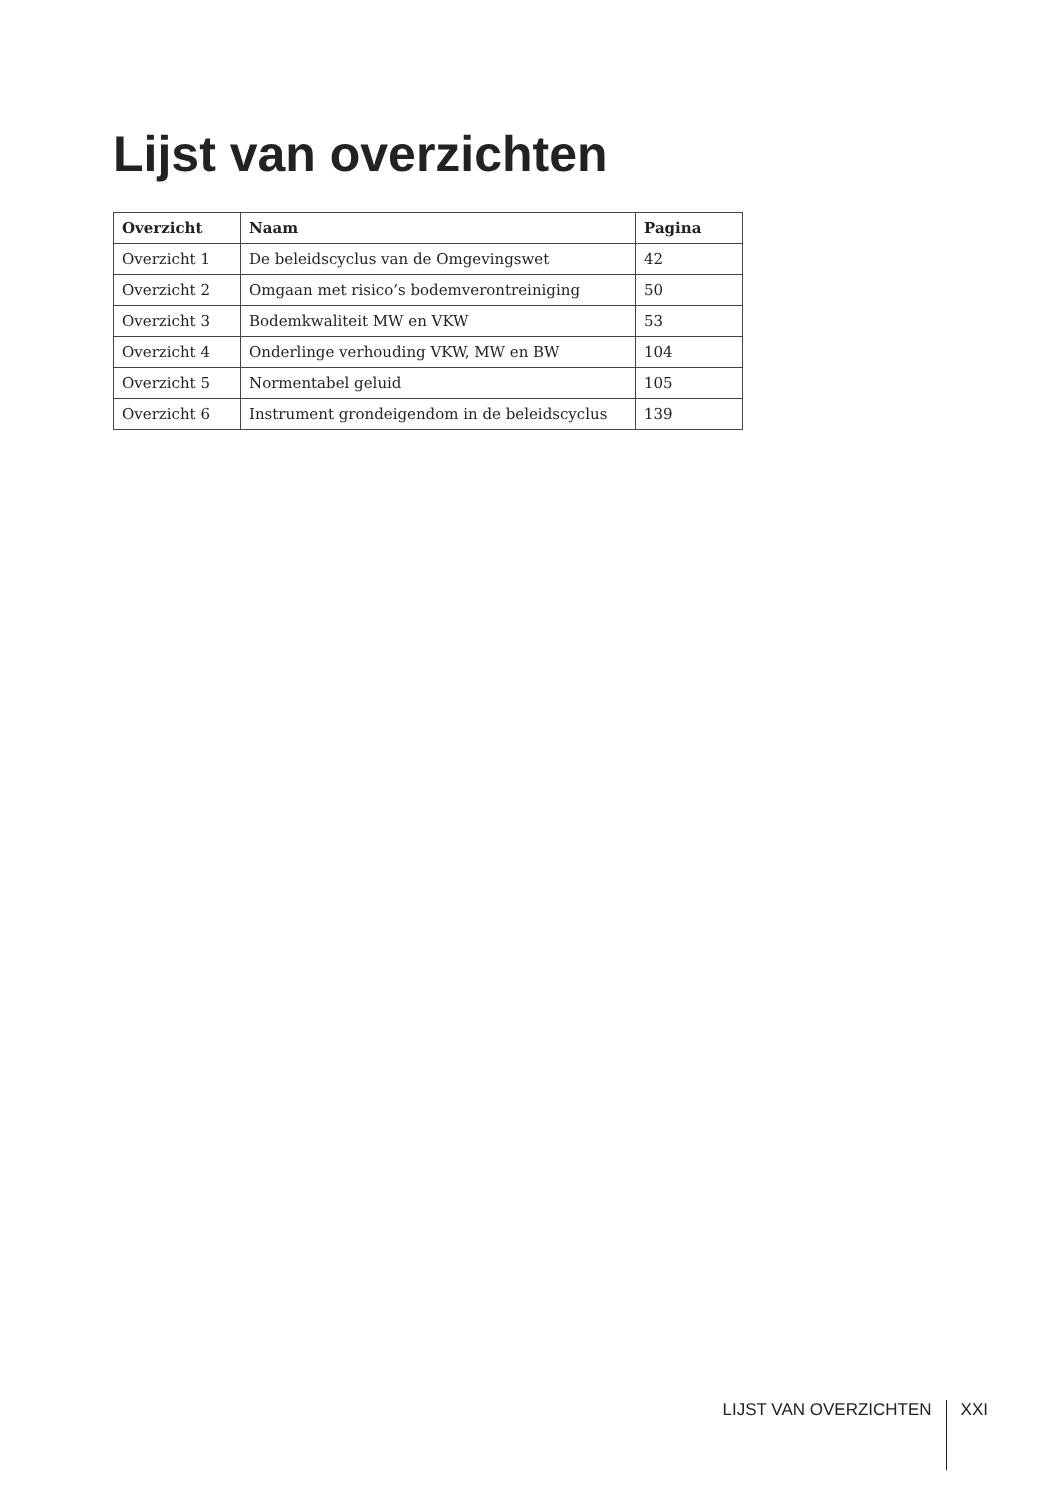Lijst van overzichten
| Overzicht | Naam | Pagina |
| --- | --- | --- |
| Overzicht 1 | De beleidscyclus van de Omgevingswet | 42 |
| Overzicht 2 | Omgaan met risico’s bodemverontreiniging | 50 |
| Overzicht 3 | Bodemkwaliteit MW en VKW | 53 |
| Overzicht 4 | Onderlinge verhouding VKW, MW en BW | 104 |
| Overzicht 5 | Normentabel geluid | 105 |
| Overzicht 6 | Instrument grondeigendom in de beleidscyclus | 139 |
LIJST VAN OVERZICHTEN
XXI